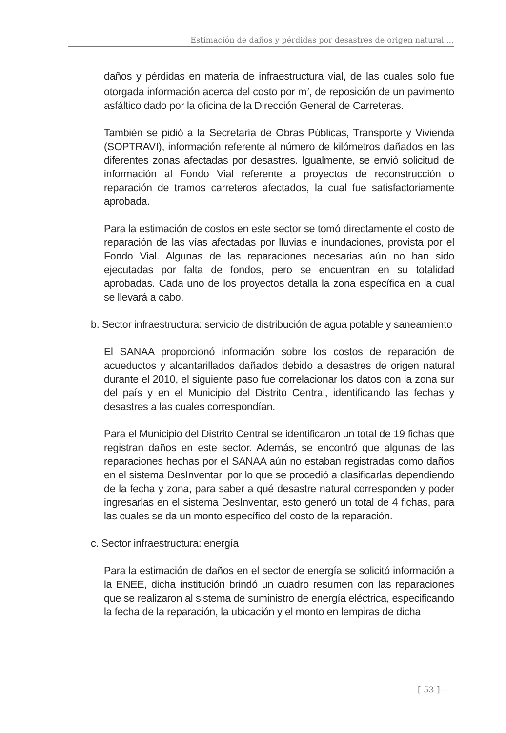Estimación de daños y pérdidas por desastres de origen natural ...
daños y pérdidas en materia de infraestructura vial, de las cuales solo fue otorgada información acerca del costo por m<sup>2</sup>, de reposición de un pavimento asfáltico dado por la oficina de la Dirección General de Carreteras.
También se pidió a la Secretaría de Obras Públicas, Transporte y Vivienda (SOPTRAVI), información referente al número de kilómetros dañados en las diferentes zonas afectadas por desastres. Igualmente, se envió solicitud de información al Fondo Vial referente a proyectos de reconstrucción o reparación de tramos carreteros afectados, la cual fue satisfactoriamente aprobada.
Para la estimación de costos en este sector se tomó directamente el costo de reparación de las vías afectadas por lluvias e inundaciones, provista por el Fondo Vial. Algunas de las reparaciones necesarias aún no han sido ejecutadas por falta de fondos, pero se encuentran en su totalidad aprobadas. Cada uno de los proyectos detalla la zona específica en la cual se llevará a cabo.
b. Sector infraestructura: servicio de distribución de agua potable y saneamiento
El SANAA proporcionó información sobre los costos de reparación de acueductos y alcantarillados dañados debido a desastres de origen natural durante el 2010, el siguiente paso fue correlacionar los datos con la zona sur del país y en el Municipio del Distrito Central, identificando las fechas y desastres a las cuales correspondían.
Para el Municipio del Distrito Central se identificaron un total de 19 fichas que registran daños en este sector. Además, se encontró que algunas de las reparaciones hechas por el SANAA aún no estaban registradas como daños en el sistema DesInventar, por lo que se procedió a clasificarlas dependiendo de la fecha y zona, para saber a qué desastre natural corresponden y poder ingresarlas en el sistema DesInventar, esto generó un total de 4 fichas, para las cuales se da un monto específico del costo de la reparación.
c. Sector infraestructura: energía
Para la estimación de daños en el sector de energía se solicitó información a la ENEE, dicha institución brindó un cuadro resumen con las reparaciones que se realizaron al sistema de suministro de energía eléctrica, especificando la fecha de la reparación, la ubicación y el monto en lempiras de dicha
[ 53 ]—